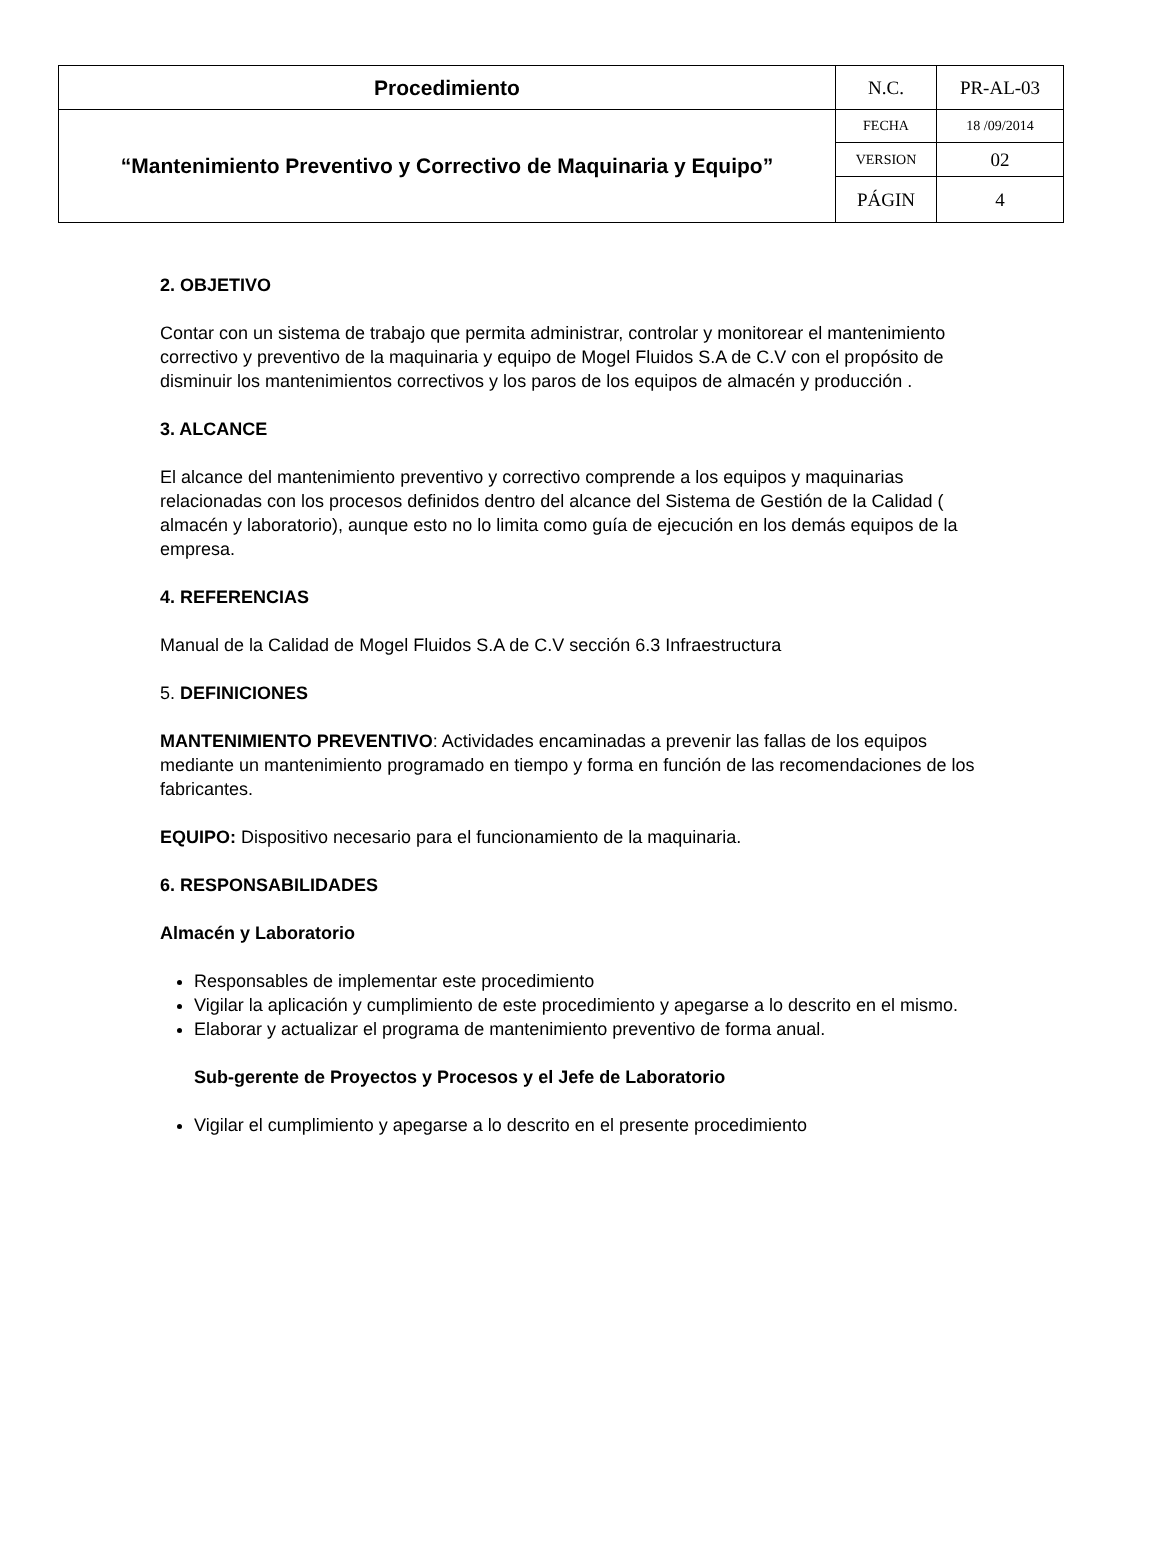| Procedimiento | N.C. | PR-AL-03 |
| “Mantenimiento Preventivo y Correctivo de Maquinaria y Equipo” | FECHA | 18 /09/2014 |
| | VERSION | 02 |
| | PÁGIN | 4 |
2. OBJETIVO
Contar con un sistema de trabajo que permita administrar, controlar y monitorear el mantenimiento correctivo y preventivo de la maquinaria y equipo de Mogel Fluidos S.A de C.V con el propósito de disminuir los mantenimientos correctivos y los paros de los equipos de almacén y producción .
3. ALCANCE
El alcance del mantenimiento preventivo y correctivo comprende a los equipos y maquinarias relacionadas con los procesos definidos dentro del alcance del Sistema de Gestión de la Calidad ( almacén y laboratorio), aunque esto no lo limita como guía de ejecución en los demás equipos de la empresa.
4. REFERENCIAS
Manual de la Calidad de Mogel Fluidos S.A de C.V sección 6.3 Infraestructura
5. DEFINICIONES
MANTENIMIENTO PREVENTIVO: Actividades encaminadas a prevenir las fallas de los equipos mediante un mantenimiento programado en tiempo y forma en función de las recomendaciones de los fabricantes.
EQUIPO: Dispositivo necesario para el funcionamiento de la maquinaria.
6. RESPONSABILIDADES
Almacén y Laboratorio
Responsables de implementar este procedimiento
Vigilar la aplicación y cumplimiento de este procedimiento y apegarse a lo descrito en el mismo.
Elaborar y actualizar el programa de mantenimiento preventivo de forma anual.
Sub-gerente de Proyectos y Procesos y el Jefe de Laboratorio
Vigilar el cumplimiento y apegarse a lo descrito en el presente procedimiento